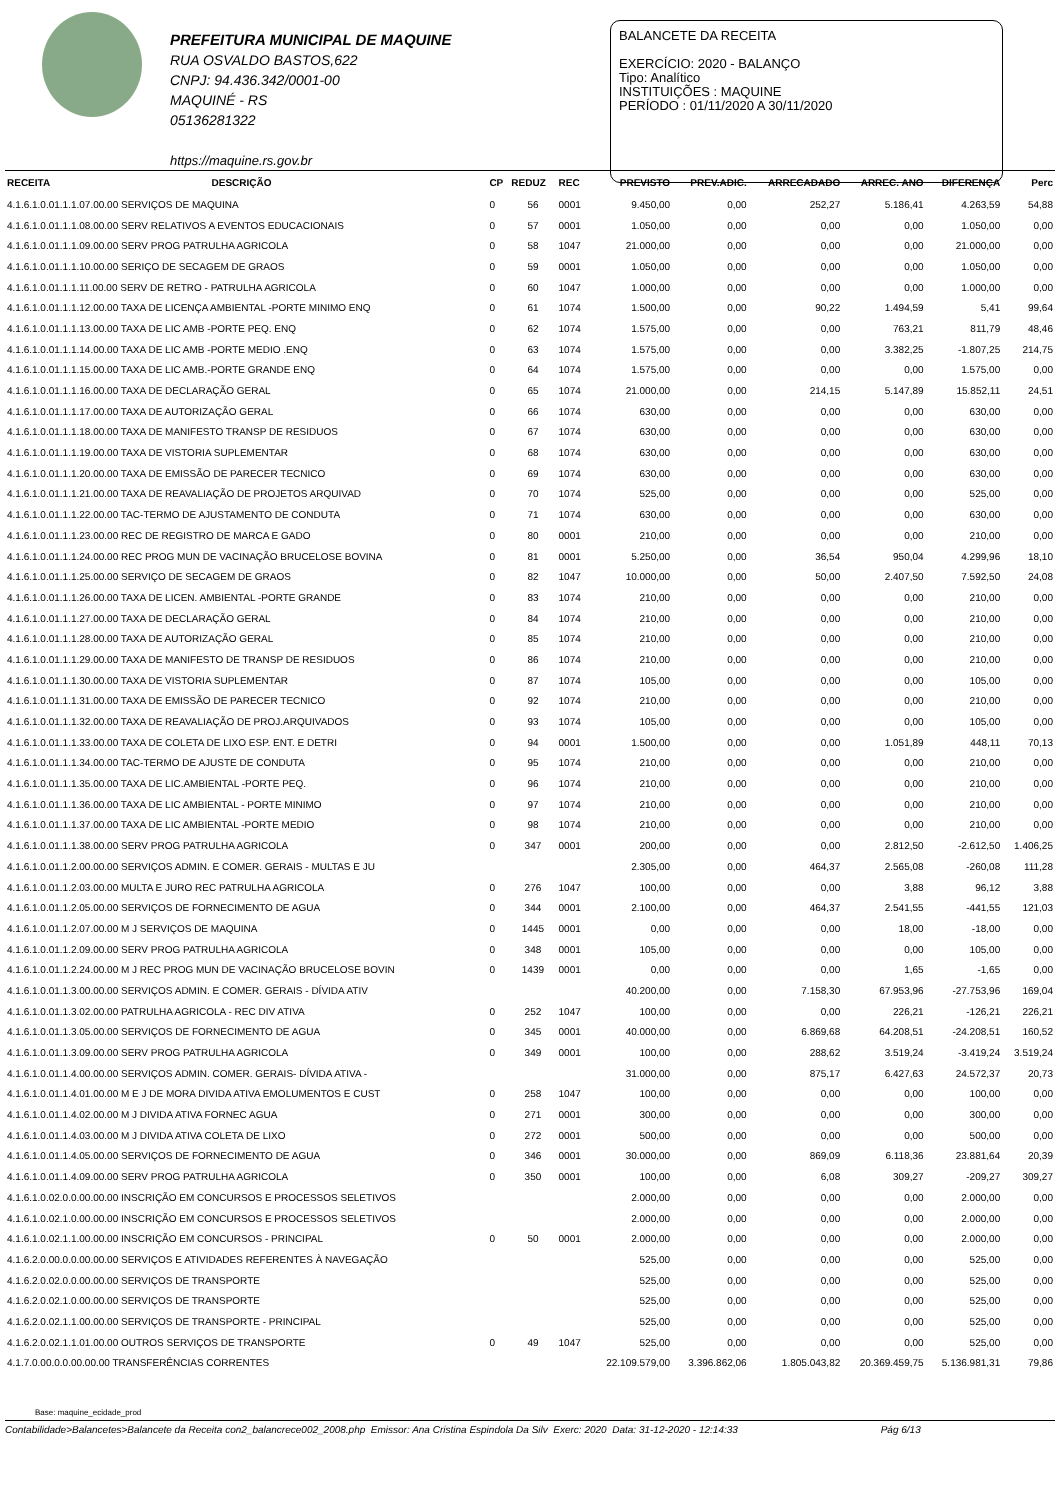PREFEITURA MUNICIPAL DE MAQUINE
RUA OSVALDO BASTOS,622
CNPJ: 94.436.342/0001-00
MAQUINÉ - RS
05136281322
https://maquine.rs.gov.br
BALANCETE DA RECEITA
EXERCÍCIO: 2020 - BALANÇO
Tipo: Analítico
INSTITUIÇÕES : MAQUINE
PERÍODO : 01/11/2020 A 30/11/2020
| RECEITA | DESCRIÇÃO | CP | REDUZ | REC | PREVISTO | PREV.ADIC. | ARRECADADO | ARREC. ANO | DIFERENÇA | Perc |
| --- | --- | --- | --- | --- | --- | --- | --- | --- | --- | --- |
| 4.1.6.1.0.01.1.1.07.00.00 SERVIÇOS DE MAQUINA | | 0 | 56 | 0001 | 9.450,00 | 0,00 | 252,27 | 5.186,41 | 4.263,59 | 54,88 |
| 4.1.6.1.0.01.1.1.08.00.00 SERV RELATIVOS A EVENTOS EDUCACIONAIS | | 0 | 57 | 0001 | 1.050,00 | 0,00 | 0,00 | 0,00 | 1.050,00 | 0,00 |
| 4.1.6.1.0.01.1.1.09.00.00 SERV PROG PATRULHA AGRICOLA | | 0 | 58 | 1047 | 21.000,00 | 0,00 | 0,00 | 0,00 | 21.000,00 | 0,00 |
| 4.1.6.1.0.01.1.1.10.00.00 SERIÇO DE SECAGEM DE GRAOS | | 0 | 59 | 0001 | 1.050,00 | 0,00 | 0,00 | 0,00 | 1.050,00 | 0,00 |
| 4.1.6.1.0.01.1.1.11.00.00 SERV DE RETRO - PATRULHA AGRICOLA | | 0 | 60 | 1047 | 1.000,00 | 0,00 | 0,00 | 0,00 | 1.000,00 | 0,00 |
| 4.1.6.1.0.01.1.1.12.00.00 TAXA DE LICENÇA AMBIENTAL -PORTE MINIMO ENQ | | 0 | 61 | 1074 | 1.500,00 | 0,00 | 90,22 | 1.494,59 | 5,41 | 99,64 |
| 4.1.6.1.0.01.1.1.13.00.00 TAXA DE LIC AMB -PORTE PEQ. ENQ | | 0 | 62 | 1074 | 1.575,00 | 0,00 | 0,00 | 763,21 | 811,79 | 48,46 |
| 4.1.6.1.0.01.1.1.14.00.00 TAXA DE LIC AMB -PORTE MEDIO .ENQ | | 0 | 63 | 1074 | 1.575,00 | 0,00 | 0,00 | 3.382,25 | -1.807,25 | 214,75 |
| 4.1.6.1.0.01.1.1.15.00.00 TAXA DE LIC AMB.-PORTE GRANDE ENQ | | 0 | 64 | 1074 | 1.575,00 | 0,00 | 0,00 | 0,00 | 1.575,00 | 0,00 |
| 4.1.6.1.0.01.1.1.16.00.00 TAXA DE DECLARAÇÃO GERAL | | 0 | 65 | 1074 | 21.000,00 | 0,00 | 214,15 | 5.147,89 | 15.852,11 | 24,51 |
| 4.1.6.1.0.01.1.1.17.00.00 TAXA DE AUTORIZAÇÃO GERAL | | 0 | 66 | 1074 | 630,00 | 0,00 | 0,00 | 0,00 | 630,00 | 0,00 |
| 4.1.6.1.0.01.1.1.18.00.00 TAXA DE MANIFESTO TRANSP DE RESIDUOS | | 0 | 67 | 1074 | 630,00 | 0,00 | 0,00 | 0,00 | 630,00 | 0,00 |
| 4.1.6.1.0.01.1.1.19.00.00 TAXA DE VISTORIA SUPLEMENTAR | | 0 | 68 | 1074 | 630,00 | 0,00 | 0,00 | 0,00 | 630,00 | 0,00 |
| 4.1.6.1.0.01.1.1.20.00.00 TAXA DE EMISSÃO DE PARECER TECNICO | | 0 | 69 | 1074 | 630,00 | 0,00 | 0,00 | 0,00 | 630,00 | 0,00 |
| 4.1.6.1.0.01.1.1.21.00.00 TAXA DE REAVALIAÇÃO DE PROJETOS ARQUIVAD | | 0 | 70 | 1074 | 525,00 | 0,00 | 0,00 | 0,00 | 525,00 | 0,00 |
| 4.1.6.1.0.01.1.1.22.00.00 TAC-TERMO DE AJUSTAMENTO DE CONDUTA | | 0 | 71 | 1074 | 630,00 | 0,00 | 0,00 | 0,00 | 630,00 | 0,00 |
| 4.1.6.1.0.01.1.1.23.00.00 REC DE REGISTRO DE MARCA E GADO | | 0 | 80 | 0001 | 210,00 | 0,00 | 0,00 | 0,00 | 210,00 | 0,00 |
| 4.1.6.1.0.01.1.1.24.00.00 REC PROG MUN DE VACINAÇÃO BRUCELOSE BOVINA | | 0 | 81 | 0001 | 5.250,00 | 0,00 | 36,54 | 950,04 | 4.299,96 | 18,10 |
| 4.1.6.1.0.01.1.1.25.00.00 SERVIÇO DE SECAGEM DE GRAOS | | 0 | 82 | 1047 | 10.000,00 | 0,00 | 50,00 | 2.407,50 | 7.592,50 | 24,08 |
| 4.1.6.1.0.01.1.1.26.00.00 TAXA DE LICEN. AMBIENTAL -PORTE GRANDE | | 0 | 83 | 1074 | 210,00 | 0,00 | 0,00 | 0,00 | 210,00 | 0,00 |
| 4.1.6.1.0.01.1.1.27.00.00 TAXA DE DECLARAÇÃO GERAL | | 0 | 84 | 1074 | 210,00 | 0,00 | 0,00 | 0,00 | 210,00 | 0,00 |
| 4.1.6.1.0.01.1.1.28.00.00 TAXA DE AUTORIZAÇÃO GERAL | | 0 | 85 | 1074 | 210,00 | 0,00 | 0,00 | 0,00 | 210,00 | 0,00 |
| 4.1.6.1.0.01.1.1.29.00.00 TAXA DE MANIFESTO DE TRANSP DE RESIDUOS | | 0 | 86 | 1074 | 210,00 | 0,00 | 0,00 | 0,00 | 210,00 | 0,00 |
| 4.1.6.1.0.01.1.1.30.00.00 TAXA DE VISTORIA SUPLEMENTAR | | 0 | 87 | 1074 | 105,00 | 0,00 | 0,00 | 0,00 | 105,00 | 0,00 |
| 4.1.6.1.0.01.1.1.31.00.00 TAXA DE EMISSÃO DE PARECER TECNICO | | 0 | 92 | 1074 | 210,00 | 0,00 | 0,00 | 0,00 | 210,00 | 0,00 |
| 4.1.6.1.0.01.1.1.32.00.00 TAXA DE REAVALIAÇÃO DE PROJ.ARQUIVADOS | | 0 | 93 | 1074 | 105,00 | 0,00 | 0,00 | 0,00 | 105,00 | 0,00 |
| 4.1.6.1.0.01.1.1.33.00.00 TAXA DE COLETA DE LIXO ESP. ENT. E DETRI | | 0 | 94 | 0001 | 1.500,00 | 0,00 | 0,00 | 1.051,89 | 448,11 | 70,13 |
| 4.1.6.1.0.01.1.1.34.00.00 TAC-TERMO DE AJUSTE DE CONDUTA | | 0 | 95 | 1074 | 210,00 | 0,00 | 0,00 | 0,00 | 210,00 | 0,00 |
| 4.1.6.1.0.01.1.1.35.00.00 TAXA DE LIC.AMBIENTAL -PORTE PEQ. | | 0 | 96 | 1074 | 210,00 | 0,00 | 0,00 | 0,00 | 210,00 | 0,00 |
| 4.1.6.1.0.01.1.1.36.00.00 TAXA DE LIC AMBIENTAL - PORTE MINIMO | | 0 | 97 | 1074 | 210,00 | 0,00 | 0,00 | 0,00 | 210,00 | 0,00 |
| 4.1.6.1.0.01.1.1.37.00.00 TAXA DE LIC AMBIENTAL -PORTE MEDIO | | 0 | 98 | 1074 | 210,00 | 0,00 | 0,00 | 0,00 | 210,00 | 0,00 |
| 4.1.6.1.0.01.1.1.38.00.00 SERV PROG PATRULHA AGRICOLA | | 0 | 347 | 0001 | 200,00 | 0,00 | 0,00 | 2.812,50 | -2.612,50 | 1.406,25 |
| 4.1.6.1.0.01.1.2.00.00.00 SERVIÇOS ADMIN. E COMER. GERAIS - MULTAS E JU | | | | | 2.305,00 | 0,00 | 464,37 | 2.565,08 | -260,08 | 111,28 |
| 4.1.6.1.0.01.1.2.03.00.00 MULTA E JURO REC PATRULHA AGRICOLA | | 0 | 276 | 1047 | 100,00 | 0,00 | 0,00 | 3,88 | 96,12 | 3,88 |
| 4.1.6.1.0.01.1.2.05.00.00 SERVIÇOS DE FORNECIMENTO DE AGUA | | 0 | 344 | 0001 | 2.100,00 | 0,00 | 464,37 | 2.541,55 | -441,55 | 121,03 |
| 4.1.6.1.0.01.1.2.07.00.00 M J SERVIÇOS DE MAQUINA | | 0 | 1445 | 0001 | 0,00 | 0,00 | 0,00 | 18,00 | -18,00 | 0,00 |
| 4.1.6.1.0.01.1.2.09.00.00 SERV PROG PATRULHA AGRICOLA | | 0 | 348 | 0001 | 105,00 | 0,00 | 0,00 | 0,00 | 105,00 | 0,00 |
| 4.1.6.1.0.01.1.2.24.00.00 M J REC PROG MUN DE VACINAÇÃO BRUCELOSE BOVIN | | 0 | 1439 | 0001 | 0,00 | 0,00 | 0,00 | 1,65 | -1,65 | 0,00 |
| 4.1.6.1.0.01.1.3.00.00.00 SERVIÇOS ADMIN. E COMER. GERAIS - DÍVIDA ATIV | | | | | 40.200,00 | 0,00 | 7.158,30 | 67.953,96 | -27.753,96 | 169,04 |
| 4.1.6.1.0.01.1.3.02.00.00 PATRULHA AGRICOLA - REC DIV ATIVA | | 0 | 252 | 1047 | 100,00 | 0,00 | 0,00 | 226,21 | -126,21 | 226,21 |
| 4.1.6.1.0.01.1.3.05.00.00 SERVIÇOS DE FORNECIMENTO DE AGUA | | 0 | 345 | 0001 | 40.000,00 | 0,00 | 6.869,68 | 64.208,51 | -24.208,51 | 160,52 |
| 4.1.6.1.0.01.1.3.09.00.00 SERV PROG PATRULHA AGRICOLA | | 0 | 349 | 0001 | 100,00 | 0,00 | 288,62 | 3.519,24 | -3.419,24 | 3.519,24 |
| 4.1.6.1.0.01.1.4.00.00.00 SERVIÇOS ADMIN. COMER. GERAIS- DÍVIDA ATIVA - | | | | | 31.000,00 | 0,00 | 875,17 | 6.427,63 | 24.572,37 | 20,73 |
| 4.1.6.1.0.01.1.4.01.00.00 M E J DE MORA DIVIDA ATIVA EMOLUMENTOS E CUST | | 0 | 258 | 1047 | 100,00 | 0,00 | 0,00 | 0,00 | 100,00 | 0,00 |
| 4.1.6.1.0.01.1.4.02.00.00 M J DIVIDA ATIVA FORNEC AGUA | | 0 | 271 | 0001 | 300,00 | 0,00 | 0,00 | 0,00 | 300,00 | 0,00 |
| 4.1.6.1.0.01.1.4.03.00.00 M J DIVIDA ATIVA COLETA DE LIXO | | 0 | 272 | 0001 | 500,00 | 0,00 | 0,00 | 0,00 | 500,00 | 0,00 |
| 4.1.6.1.0.01.1.4.05.00.00 SERVIÇOS DE FORNECIMENTO DE AGUA | | 0 | 346 | 0001 | 30.000,00 | 0,00 | 869,09 | 6.118,36 | 23.881,64 | 20,39 |
| 4.1.6.1.0.01.1.4.09.00.00 SERV PROG PATRULHA AGRICOLA | | 0 | 350 | 0001 | 100,00 | 0,00 | 6,08 | 309,27 | -209,27 | 309,27 |
| 4.1.6.1.0.02.0.0.00.00.00 INSCRIÇÃO EM CONCURSOS E PROCESSOS SELETIVOS | | | | | 2.000,00 | 0,00 | 0,00 | 0,00 | 2.000,00 | 0,00 |
| 4.1.6.1.0.02.1.0.00.00.00 INSCRIÇÃO EM CONCURSOS E PROCESSOS SELETIVOS | | | | | 2.000,00 | 0,00 | 0,00 | 0,00 | 2.000,00 | 0,00 |
| 4.1.6.1.0.02.1.1.00.00.00 INSCRIÇÃO EM CONCURSOS - PRINCIPAL | | 0 | 50 | 0001 | 2.000,00 | 0,00 | 0,00 | 0,00 | 2.000,00 | 0,00 |
| 4.1.6.2.0.00.0.0.00.00.00 SERVIÇOS E ATIVIDADES REFERENTES À NAVEGAÇÃO | | | | | 525,00 | 0,00 | 0,00 | 0,00 | 525,00 | 0,00 |
| 4.1.6.2.0.02.0.0.00.00.00 SERVIÇOS DE TRANSPORTE | | | | | 525,00 | 0,00 | 0,00 | 0,00 | 525,00 | 0,00 |
| 4.1.6.2.0.02.1.0.00.00.00 SERVIÇOS DE TRANSPORTE | | | | | 525,00 | 0,00 | 0,00 | 0,00 | 525,00 | 0,00 |
| 4.1.6.2.0.02.1.1.00.00.00 SERVIÇOS DE TRANSPORTE - PRINCIPAL | | | | | 525,00 | 0,00 | 0,00 | 0,00 | 525,00 | 0,00 |
| 4.1.6.2.0.02.1.1.01.00.00 OUTROS SERVIÇOS DE TRANSPORTE | | 0 | 49 | 1047 | 525,00 | 0,00 | 0,00 | 0,00 | 525,00 | 0,00 |
| 4.1.7.0.00.0.0.00.00.00 TRANSFERÊNCIAS CORRENTES | | | | | 22.109.579,00 | 3.396.862,06 | 1.805.043,82 | 20.369.459,75 | 5.136.981,31 | 79,86 |
Base: maquine_ecidade_prod
Contabilidade>Balancetes>Balancete da Receita con2_balancrece002_2008.php Emissor: Ana Cristina Espindola Da Silv Exerc: 2020 Data: 31-12-2020 - 12:14:33 Pág 6/13